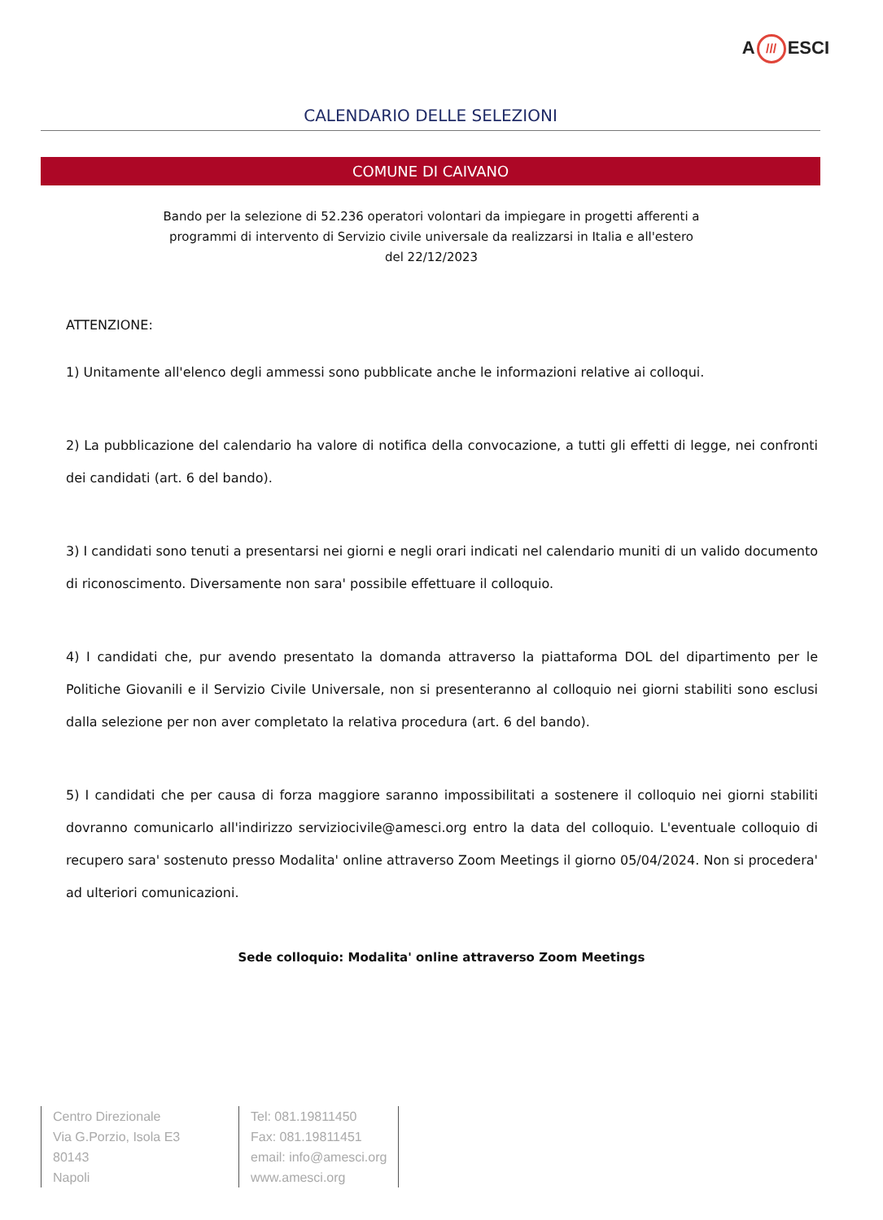A /// ESCI
CALENDARIO DELLE SELEZIONI
COMUNE DI CAIVANO
Bando per la selezione di 52.236 operatori volontari da impiegare in progetti afferenti a programmi di intervento di Servizio civile universale da realizzarsi in Italia e all'estero del 22/12/2023
ATTENZIONE:
1) Unitamente all'elenco degli ammessi sono pubblicate anche le informazioni relative ai colloqui.
2) La pubblicazione del calendario ha valore di notifica della convocazione, a tutti gli effetti di legge, nei confronti dei candidati (art. 6 del bando).
3) I candidati sono tenuti a presentarsi nei giorni e negli orari indicati nel calendario muniti di un valido documento di riconoscimento. Diversamente non sara' possibile effettuare il colloquio.
4) I candidati che, pur avendo presentato la domanda attraverso la piattaforma DOL del dipartimento per le Politiche Giovanili e il Servizio Civile Universale, non si presenteranno al colloquio nei giorni stabiliti sono esclusi dalla selezione per non aver completato la relativa procedura (art. 6 del bando).
5) I candidati che per causa di forza maggiore saranno impossibilitati a sostenere il colloquio nei giorni stabiliti dovranno comunicarlo all'indirizzo serviziocivile@amesci.org entro la data del colloquio. L'eventuale colloquio di recupero sara' sostenuto presso Modalita' online attraverso Zoom Meetings il giorno 05/04/2024. Non si procedera' ad ulteriori comunicazioni.
Sede colloquio: Modalita' online attraverso Zoom Meetings
Centro Direzionale
Via G.Porzio, Isola E3
80143
Napoli
Tel: 081.19811450
Fax: 081.19811451
email: info@amesci.org
www.amesci.org